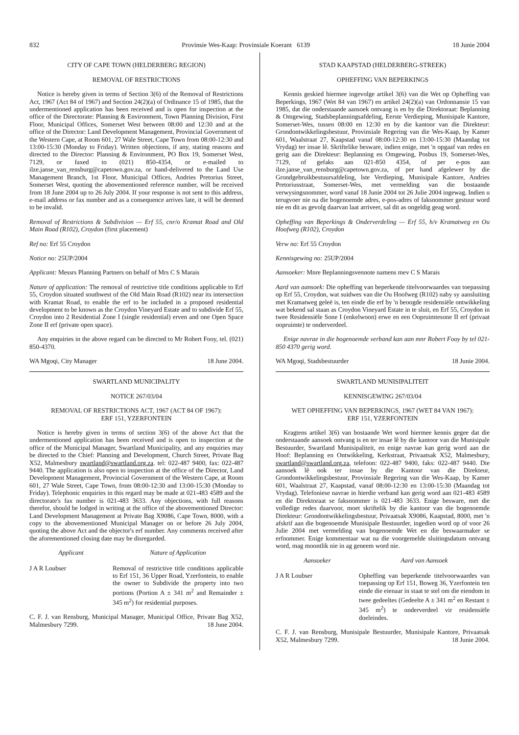832 Provinsie Wes-Kaap: Provinsiale Koerant 6139 18 Junie 2004
CITY OF CAPE TOWN (HELDERBERG REGION)
REMOVAL OF RESTRICTIONS
Notice is hereby given in terms of Section 3(6) of the Removal of Restrictions Act, 1967 (Act 84 of 1967) and Section 24(2)(a) of Ordinance 15 of 1985, that the undermentioned application has been received and is open for inspection at the office of the Directorate: Planning & Environment, Town Planning Division, First Floor, Municipal Offices, Somerset West between 08:00 and 12:30 and at the office of the Director: Land Development Management, Provincial Government of the Western Cape, at Room 601, 27 Wale Street, Cape Town from 08:00-12:30 and 13:00-15:30 (Monday to Friday). Written objections, if any, stating reasons and directed to the Director: Planning & Environment, PO Box 19, Somerset West, 7129, or faxed to (021) 850-4354, or e-mailed to ilze.janse_van_rensburg@capetown.gov.za, or hand-delivered to the Land Use Management Branch, 1st Floor, Municipal Offices, Andries Pretorius Street, Somerset West, quoting the abovementioned reference number, will be received from 18 June 2004 up to 26 July 2004. If your response is not sent to this address, e-mail address or fax number and as a consequence arrives late, it will be deemed to be invalid.
Removal of Restrictions & Subdivision — Erf 55, cnr/o Kramat Road and Old Main Road (R102), Croydon (first placement)
Ref no: Erf 55 Croydon
Notice no: 25UP/2004
Applicant: Messrs Planning Partners on behalf of Mrs C S Marais
Nature of application: The removal of restrictive title conditions applicable to Erf 55, Croydon situated southwest of the Old Main Road (R102) near its intersection with Kramat Road, to enable the erf to be included in a proposed residential development to be known as the Croydon Vineyard Estate and to subdivide Erf 55, Croydon into 2 Residential Zone I (single residential) erven and one Open Space Zone II erf (private open space).
Any enquiries in the above regard can be directed to Mr Robert Fooy, tel. (021) 850-4370.
WA Mgoqi, City Manager 18 June 2004.
SWARTLAND MUNICIPALITY
NOTICE 267/03/04
REMOVAL OF RESTRICTIONS ACT, 1967 (ACT 84 OF 1967):
ERF 151, YZERFONTEIN
Notice is hereby given in terms of section 3(6) of the above Act that the undermentioned application has been received and is open to inspection at the office of the Municipal Manager, Swartland Municipality, and any enquiries may be directed to the Chief: Planning and Development, Church Street, Private Bag X52, Malmesbury swartland@swartland.org.za. tel: 022-487 9400, fax: 022-487 9440. The application is also open to inspection at the office of the Director, Land Development Management, Provincial Government of the Western Cape, at Room 601, 27 Wale Street, Cape Town, from 08:00-12:30 and 13:00-15:30 (Monday to Friday). Telephonic enquiries in this regard may be made at 021-483 4589 and the directorate's fax number is 021-483 3633. Any objections, with full reasons therefor, should be lodged in writing at the office of the abovementioned Director: Land Development Management at Private Bag X9086, Cape Town, 8000, with a copy to the abovementioned Municipal Manager on or before 26 July 2004, quoting the above Act and the objector's erf number. Any comments received after the aforementioned closing date may be disregarded.
Applicant Nature of Application
J A R Loubser Removal of restrictive title conditions applicable to Erf 151, 36 Upper Road, Yzerfontein, to enable the owner to Subdivide the property into two portions (Portion A ± 341 m<sup>2</sup> and Remainder ± 345 m<sup>2</sup>) for residential purposes.
C. F. J. van Rensburg, Municipal Manager, Municipal Office, Private Bag X52, Malmesbury 7299. 18 June 2004.
STAD KAAPSTAD (HELDERBERG-STREEK)
OPHEFFING VAN BEPERKINGS
Kennis geskied hiermee ingevolge artikel 3(6) van die Wet op Opheffing van Beperkings, 1967 (Wet 84 van 1967) en artikel 24(2)(a) van Ordonnansie 15 van 1985, dat die onderstaande aansoek ontvang is en by die Direktoraat: Beplanning & Omgewing, Stadsbeplanningsafdeling, Eerste Verdieping, Munisipale Kantore, Somerset-Wes, tussen 08:00 en 12:30 en by die kantoor van die Direkteur: Grondontwikkelingsbestuur, Provinsiale Regering van die Wes-Kaap, by Kamer 601, Waalstraat 27, Kaapstad vanaf 08:00-12:30 en 13:00-15:30 (Maandag tot Vrydag) ter insae lê. Skriftelike besware, indien enige, met 'n opgaaf van redes en gerig aan die Direkteur: Beplanning en Omgewing, Posbus 19, Somerset-Wes, 7129, of gefaks aan 021-850 4354, of per e-pos aan ilze.janse_van_rensburg@capetown.gov.za, of per hand afgelewer by die Grondgebruikbestuursafdeling, lste Verdieping, Munisipale Kantore, Andries Pretoriusstraat, Somerset-Wes, met vermelding van die bostaande verwysingsnommer, word vanaf 18 Junie 2004 tot 26 Julie 2004 ingewag. Indien u terugvoer nie na die bogenoemde adres, e-pos-adres of faksnommer gestuur word nie en dit as gevolg daarvan laat arriveer, sal dit as ongeldig geag word.
Opheffing van Beperkings & Onderverdeling — Erf 55, h/v Kramatweg en Ou Hoofweg (R102), Croydon
Verw no: Erf 55 Croydon
Kennisgewing no: 25UP/2004
Aansoeker: Mnre Beplanningsvennote namens mev C S Marais
Aard van aansoek: Die opheffing van beperkende titelvoorwaardes van toepassing op Erf 55, Croydon, wat suidwes van die Ou Hoofweg (R102) naby sy aansluiting met Kramatweg geleë is, ten einde die erf by 'n beoogde residensiële ontwikkeling wat bekend sal staan as Croydon Vineyard Estate in te sluit, en Erf 55, Croydon in twee Residensiële Sone I (enkelwoon) erwe en een Oopruimtesone II erf (privaat oopruimte) te onderverdeel.
Enige navrae in die bogenoemde verband kan aan mnr Robert Fooy by tel 021-850 4370 gerig word.
WA Mgoqi, Stadsbestuurder 18 Junie 2004.
SWARTLAND MUNISIPALITEIT
KENNISGEWING 267/03/04
WET OPHEFFING VAN BEPERKINGS, 1967 (WET 84 VAN 1967):
ERF 151, YZERFONTEIN
Kragtens artikel 3(6) van bostaande Wet word hiermee kennis gegee dat die onderstaande aansoek ontvang is en ter insae lê by die kantoor van die Munisipale Bestuurder, Swartland Munisipaliteit, en enige navrae kan gerig word aan die Hoof: Beplanning en Ontwikkeling, Kerkstraat, Privaatsak X52, Malmesbury, swartland@swartland.org.za, telefoon: 022-487 9400, faks: 022-487 9440. Die aansoek lê ook ter insae by die Kantoor van die Direkteur, Grondontwikkelingsbestuur, Provinsiale Regering van die Wes-Kaap, by Kamer 601, Waalstraat 27, Kaapstad, vanaf 08:00-12:30 en 13:00-15:30 (Maandag tot Vrydag). Telefoniese navrae in hierdie verband kan gerig word aan 021-483 4589 en die Direktoraat se faksnommer is 021-483 3633. Enige besware, met die volledige redes daarvoor, moet skriftelik by die kantoor van die bogenoemde Direkteur: Grondontwikkelingsbestuur, Privaatsak X9086, Kaapstad, 8000, met 'n afskrif aan die bogenoemde Munisipale Bestuurder, ingedien word op of voor 26 Julie 2004 met vermelding van bogenoemde Wet en die beswaarmaker se erfnommer. Enige kommentaar wat na die voorgemelde sluitingsdatum ontvang word, mag moontlik nie in ag geneem word nie.
Aansoeker Aard van Aansoek
J A R Loubser Opheffing van beperkende titelvoorwaardes van toepassing op Erf 151, Boweg 36, Yzerfontein ten einde die eienaar in staat te stel om die eiendom in twee gedeeltes (Gedeelte A ± 341 m<sup>2</sup> en Restant ± 345 m<sup>2</sup>) te onderverdeel vir residensiële doeleindes.
C. F. J. van Rensburg, Munisipale Bestuurder, Munisipale Kantore, Privaatsak X52, Malmesbury 7299. 18 Junie 2004.